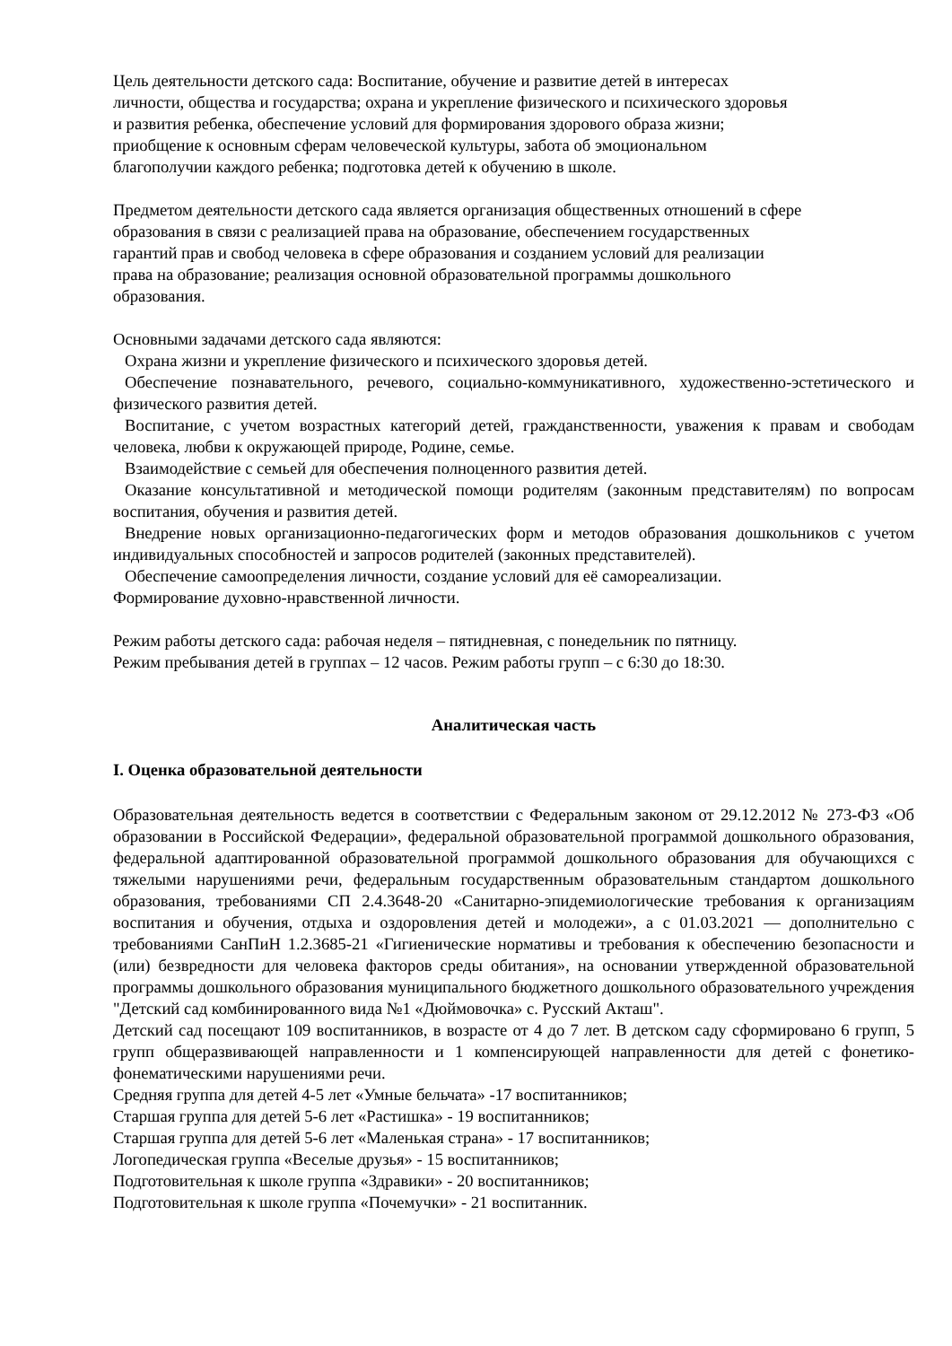Цель деятельности детского сада: Воспитание, обучение и развитие детей в интересах
личности, общества и государства; охрана и укрепление физического и психического здоровья
и развития ребенка, обеспечение условий для формирования здорового образа жизни;
приобщение к основным сферам человеческой культуры, забота об эмоциональном
благополучии каждого ребенка; подготовка детей к обучению в школе.
Предметом деятельности детского сада является организация общественных отношений в сфере
образования в связи с реализацией права на образование, обеспечением государственных
гарантий прав и свобод человека в сфере образования и созданием условий для реализации
права на образование; реализация основной образовательной программы дошкольного
образования.
Основными задачами детского сада являются:
Охрана жизни и укрепление физического и психического здоровья детей.
Обеспечение познавательного, речевого, социально-коммуникативного, художественно-эстетического и физического развития детей.
Воспитание, с учетом возрастных категорий детей, гражданственности, уважения к правам и свободам человека, любви к окружающей природе, Родине, семье.
Взаимодействие с семьей для обеспечения полноценного развития детей.
Оказание консультативной и методической помощи родителям (законным представителям) по вопросам воспитания, обучения и развития детей.
Внедрение новых организационно-педагогических форм и методов образования дошкольников с учетом индивидуальных способностей и запросов родителей (законных представителей).
Обеспечение самоопределения личности, создание условий для её самореализации.
Формирование духовно-нравственной личности.
Режим работы детского сада: рабочая неделя – пятидневная, с понедельник по пятницу.
Режим пребывания детей в группах – 12 часов. Режим работы групп – с 6:30 до 18:30.
Аналитическая часть
I. Оценка образовательной деятельности
Образовательная деятельность ведется в соответствии с Федеральным законом от 29.12.2012 № 273-ФЗ «Об образовании в Российской Федерации», федеральной образовательной программой дошкольного образования, федеральной адаптированной образовательной программой дошкольного образования для обучающихся с тяжелыми нарушениями речи, федеральным государственным образовательным стандартом дошкольного образования, требованиями СП 2.4.3648-20 «Санитарно-эпидемиологические требования к организациям воспитания и обучения, отдыха и оздоровления детей и молодежи», а с 01.03.2021 — дополнительно с требованиями СанПиН 1.2.3685-21 «Гигиенические нормативы и требования к обеспечению безопасности и (или) безвредности для человека факторов среды обитания», на основании утвержденной образовательной программы дошкольного образования муниципального бюджетного дошкольного образовательного учреждения "Детский сад комбинированного вида №1 «Дюймовочка» с. Русский Акташ".
Детский сад посещают 109 воспитанников, в возрасте от 4 до 7 лет. В детском саду сформировано 6 групп, 5 групп общеразвивающей направленности и 1 компенсирующей направленности для детей с фонетико-фонематическими нарушениями речи.
Средняя группа для детей 4-5 лет «Умные бельчата» -17 воспитанников;
Старшая группа для детей 5-6 лет «Растишка» - 19 воспитанников;
Старшая группа для детей 5-6 лет «Маленькая страна» - 17 воспитанников;
Логопедическая группа «Веселые друзья» - 15 воспитанников;
Подготовительная к школе группа «Здравики» - 20 воспитанников;
Подготовительная к школе группа «Почемучки» - 21 воспитанник.